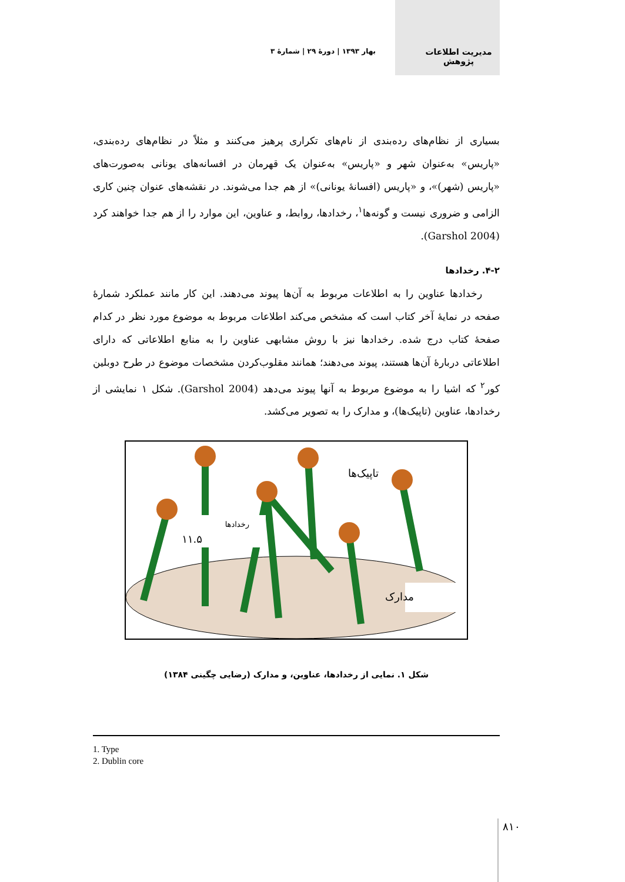مدیریت اطلاعات
پژوهش
بهار ۱۳۹۳ | دورهٔ ۲۹ | شمارهٔ ۳
بسیاری از نظام‌های رده‌بندی از نام‌های تکراری پرهیز می‌کنند و مثلاً در نظام‌های رده‌بندی، «پاریس» به‌عنوان شهر و «پاریس» به‌عنوان یک قهرمان در افسانه‌های یونانی به‌صورت‌های «پاریس (شهر)»، و «پاریس (افسانهٔ یونانی)» از هم جدا می‌شوند. در نقشه‌های عنوان چنین کاری الزامی و ضروری نیست و گونه‌ها<sup>۱</sup>، رخدادها، روابط، و عناوین، این موارد را از هم جدا خواهند کرد (Garshol 2004).
۴-۲. رخدادها
رخدادها عناوین را به اطلاعات مربوط به آن‌ها پیوند می‌دهند. این کار مانند عملکرد شمارهٔ صفحه در نمایهٔ آخر کتاب است که مشخص می‌کند اطلاعات مربوط به موضوع مورد نظر در کدام صفحهٔ کتاب درج شده. رخدادها نیز با روش مشابهی عناوین را به منابع اطلاعاتی که دارای اطلاعاتی دربارهٔ آن‌ها هستند، پیوند می‌دهند؛ همانند مقلوب‌کردن مشخصات موضوع در طرح دوبلین کور<sup>۲</sup> که اشیا را به موضوع مربوط به آنها پیوند می‌دهد (Garshol 2004). شکل ۱ نمایشی از رخدادها، عناوین (تاپیک‌ها)، و مدارک را به تصویر می‌کشد.
رخدادها
۱۱.۵
تاپیک‌ها
مدارک
شکل ۱. نمایی از رخدادها، عناوین، و مدارک (رضایی چگینی ۱۳۸۴)
1. Type
2. Dublin core
۸۱۰